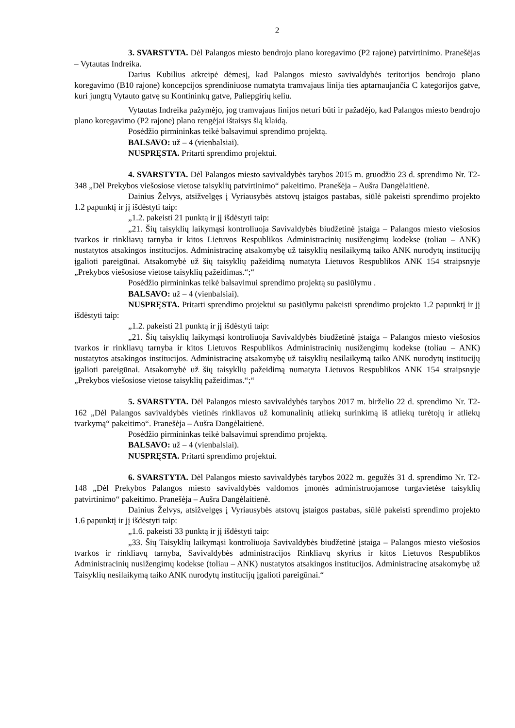2
3. SVARSTYTA. Dėl Palangos miesto bendrojo plano koregavimo (P2 rajone) patvirtinimo. Pranešėjas – Vytautas Indreika.
Darius Kubilius atkreipė dėmesį, kad Palangos miesto savivaldybės teritorijos bendrojo plano koregavimo (B10 rajone) koncepcijos sprendiniuose numatyta tramvajaus linija ties aptarnaujančia C kategorijos gatve, kuri jungtų Vytauto gatvę su Kontininkų gatve, Paliepgirių keliu.
Vytautas Indreika pažymėjo, jog tramvajaus linijos neturi būti ir pažadėjo, kad Palangos miesto bendrojo plano koregavimo (P2 rajone) plano rengėjai ištaisys šią klaidą.
Posėdžio pirmininkas teikė balsavimui sprendimo projektą.
BALSAVO: už – 4 (vienbalsiai).
NUSPRĘSTA. Pritarti sprendimo projektui.
4. SVARSTYTA. Dėl Palangos miesto savivaldybės tarybos 2015 m. gruodžio 23 d. sprendimo Nr. T2-348 „Dėl Prekybos viešosiose vietose taisyklių patvirtinimo“ pakeitimo. Pranešėja – Aušra Dangėlaitienė.
Dainius Želvys, atsižvelgęs į Vyriausybės atstovų įstaigos pastabas, siūlė pakeisti sprendimo projekto 1.2 papunktį ir jį išdėstyti taip:
„1.2. pakeisti 21 punktą ir jį išdėstyti taip:
„21. Šių taisyklių laikymąsi kontroliuoja Savivaldybės biudžetinė įstaiga – Palangos miesto viešosios tvarkos ir rinkliavų tarnyba ir kitos Lietuvos Respublikos Administracinių nusižengimų kodekse (toliau – ANK) nustatytos atsakingos institucijos. Administracinę atsakomybę už taisyklių nesilaikymą taiko ANK nurodytų institucijų įgalioti pareigūnai. Atsakomybė už šių taisyklių pažeidimą numatyta Lietuvos Respublikos ANK 154 straipsnyje „Prekybos viešosiose vietose taisyklių pažeidimas.“;“
Posėdžio pirmininkas teikė balsavimui sprendimo projektą su pasiūlymu .
BALSAVO: už – 4 (vienbalsiai).
NUSPRĘSTA. Pritarti sprendimo projektui su pasiūlymu pakeisti sprendimo projekto 1.2 papunktį ir jį išdėstyti taip:
„1.2. pakeisti 21 punktą ir jį išdėstyti taip:
„21. Šių taisyklių laikymąsi kontroliuoja Savivaldybės biudžetinė įstaiga – Palangos miesto viešosios tvarkos ir rinkliavų tarnyba ir kitos Lietuvos Respublikos Administracinių nusižengimų kodekse (toliau – ANK) nustatytos atsakingos institucijos. Administracinę atsakomybę už taisyklių nesilaikymą taiko ANK nurodytų institucijų įgalioti pareigūnai. Atsakomybė už šių taisyklių pažeidimą numatyta Lietuvos Respublikos ANK 154 straipsnyje „Prekybos viešosiose vietose taisyklių pažeidimas.“;“
5. SVARSTYTA. Dėl Palangos miesto savivaldybės tarybos 2017 m. birželio 22 d. sprendimo Nr. T2-162 „Dėl Palangos savivaldybės vietinės rinkliavos už komunalinių atliekų surinkimą iš atliekų turėtojų ir atliekų tvarkymą“ pakeitimo“. Pranešėja – Aušra Dangėlaitienė.
Posėdžio pirmininkas teikė balsavimui sprendimo projektą.
BALSAVO: už – 4 (vienbalsiai).
NUSPRĘSTA. Pritarti sprendimo projektui.
6. SVARSTYTA. Dėl Palangos miesto savivaldybės tarybos 2022 m. gegužės 31 d. sprendimo Nr. T2-148 „Dėl Prekybos Palangos miesto savivaldybės valdomos įmonės administruojamose turgavietėse taisyklių patvirtinimo“ pakeitimo. Pranešėja – Aušra Dangėlaitienė.
Dainius Želvys, atsižvelgęs į Vyriausybės atstovų įstaigos pastabas, siūlė pakeisti sprendimo projekto 1.6 papunktį ir jį išdėstyti taip:
„1.6. pakeisti 33 punktą ir jį išdėstyti taip:
„33. Šių Taisyklių laikymąsi kontroliuoja Savivaldybės biudžetinė įstaiga – Palangos miesto viešosios tvarkos ir rinkliavų tarnyba, Savivaldybės administracijos Rinkliavų skyrius ir kitos Lietuvos Respublikos Administracinių nusižengimų kodekse (toliau – ANK) nustatytos atsakingos institucijos. Administracinę atsakomybę už Taisyklių nesilaikymą taiko ANK nurodytų institucijų įgalioti pareigūnai.“